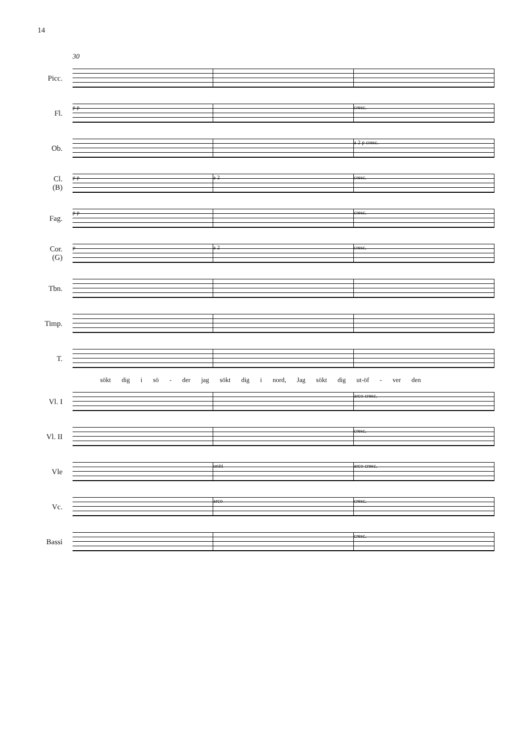14
30
Picc.
Fl.
p p cresc.
Ob.
a 2 p cresc.
Cl.
(B)
p p a 2 cresc.
Fag.
p p cresc.
Cor.
(G)
p a 2 cresc.
Tbn.
Timp.
T.
sökt dig i sö - der jag sökt dig i nord, Jag sökt dig ut-öf - ver den
Vl. I
arco cresc.
Vl. II
cresc.
Vle
uniti arco cresc.
Vc.
arco cresc.
Bassi
cresc.